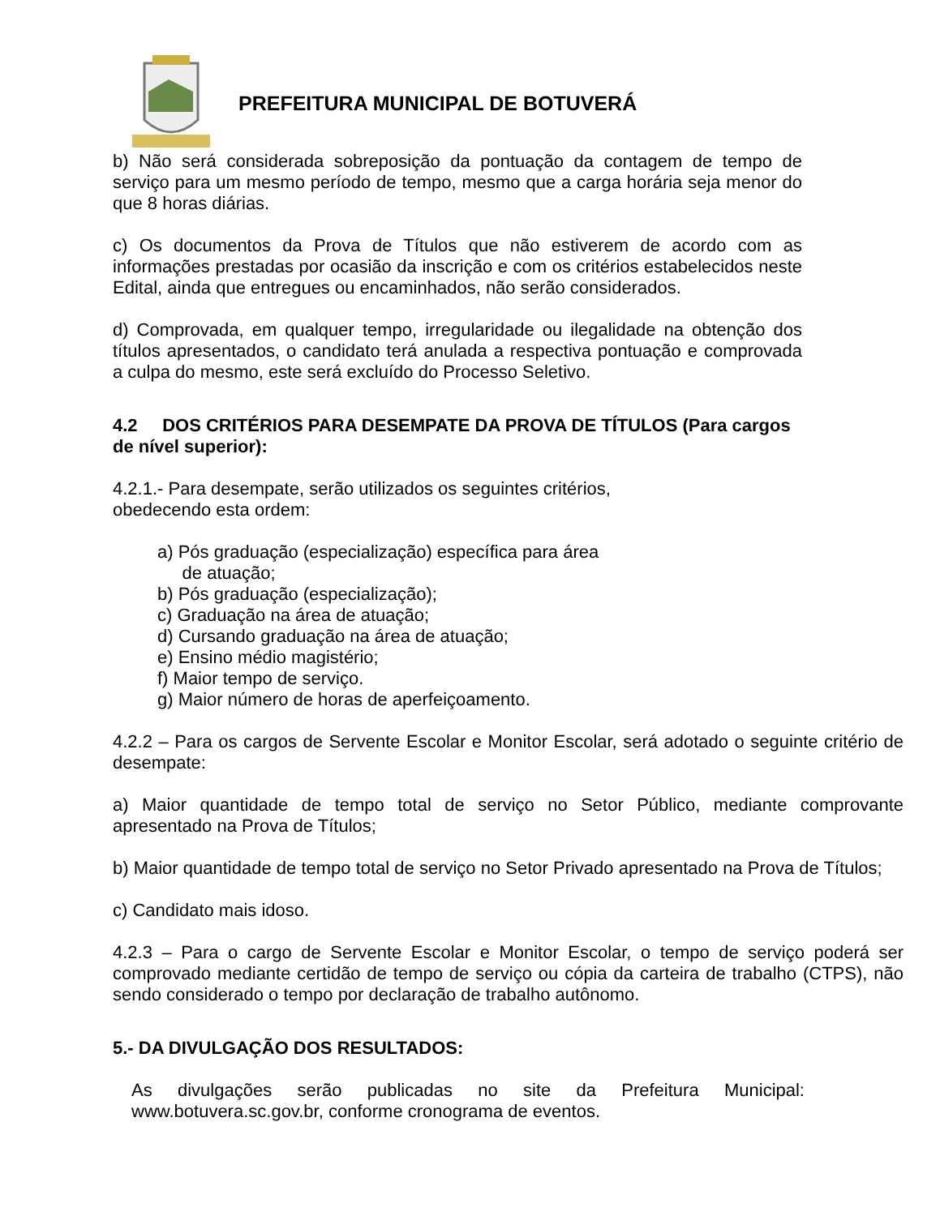PREFEITURA MUNICIPAL DE BOTUVERÁ
b) Não será considerada sobreposição da pontuação da contagem de tempo de serviço para um mesmo período de tempo, mesmo que a carga horária seja menor do que 8 horas diárias.
c) Os documentos da Prova de Títulos que não estiverem de acordo com as informações prestadas por ocasião da inscrição e com os critérios estabelecidos neste Edital, ainda que entregues ou encaminhados, não serão considerados.
d) Comprovada, em qualquer tempo, irregularidade ou ilegalidade na obtenção dos títulos apresentados, o candidato terá anulada a respectiva pontuação e comprovada a culpa do mesmo, este será excluído do Processo Seletivo.
4.2 DOS CRITÉRIOS PARA DESEMPATE DA PROVA DE TÍTULOS (Para cargos de nível superior):
4.2.1.- Para desempate, serão utilizados os seguintes critérios,
obedecendo esta ordem:
a) Pós graduação (especialização) específica para área
de atuação;
b) Pós graduação (especialização);
c) Graduação na área de atuação;
d) Cursando graduação na área de atuação;
e) Ensino médio magistério;
f) Maior tempo de serviço.
g) Maior número de horas de aperfeiçoamento.
4.2.2 – Para os cargos de Servente Escolar e Monitor Escolar, será adotado o seguinte critério de desempate:
a) Maior quantidade de tempo total de serviço no Setor Público, mediante comprovante apresentado na Prova de Títulos;
b) Maior quantidade de tempo total de serviço no Setor Privado apresentado na Prova de Títulos;
c) Candidato mais idoso.
4.2.3 – Para o cargo de Servente Escolar e Monitor Escolar, o tempo de serviço poderá ser comprovado mediante certidão de tempo de serviço ou cópia da carteira de trabalho (CTPS), não sendo considerado o tempo por declaração de trabalho autônomo.
5.- DA DIVULGAÇÃO DOS RESULTADOS:
As divulgações serão publicadas no site da Prefeitura Municipal: www.botuvera.sc.gov.br, conforme cronograma de eventos.